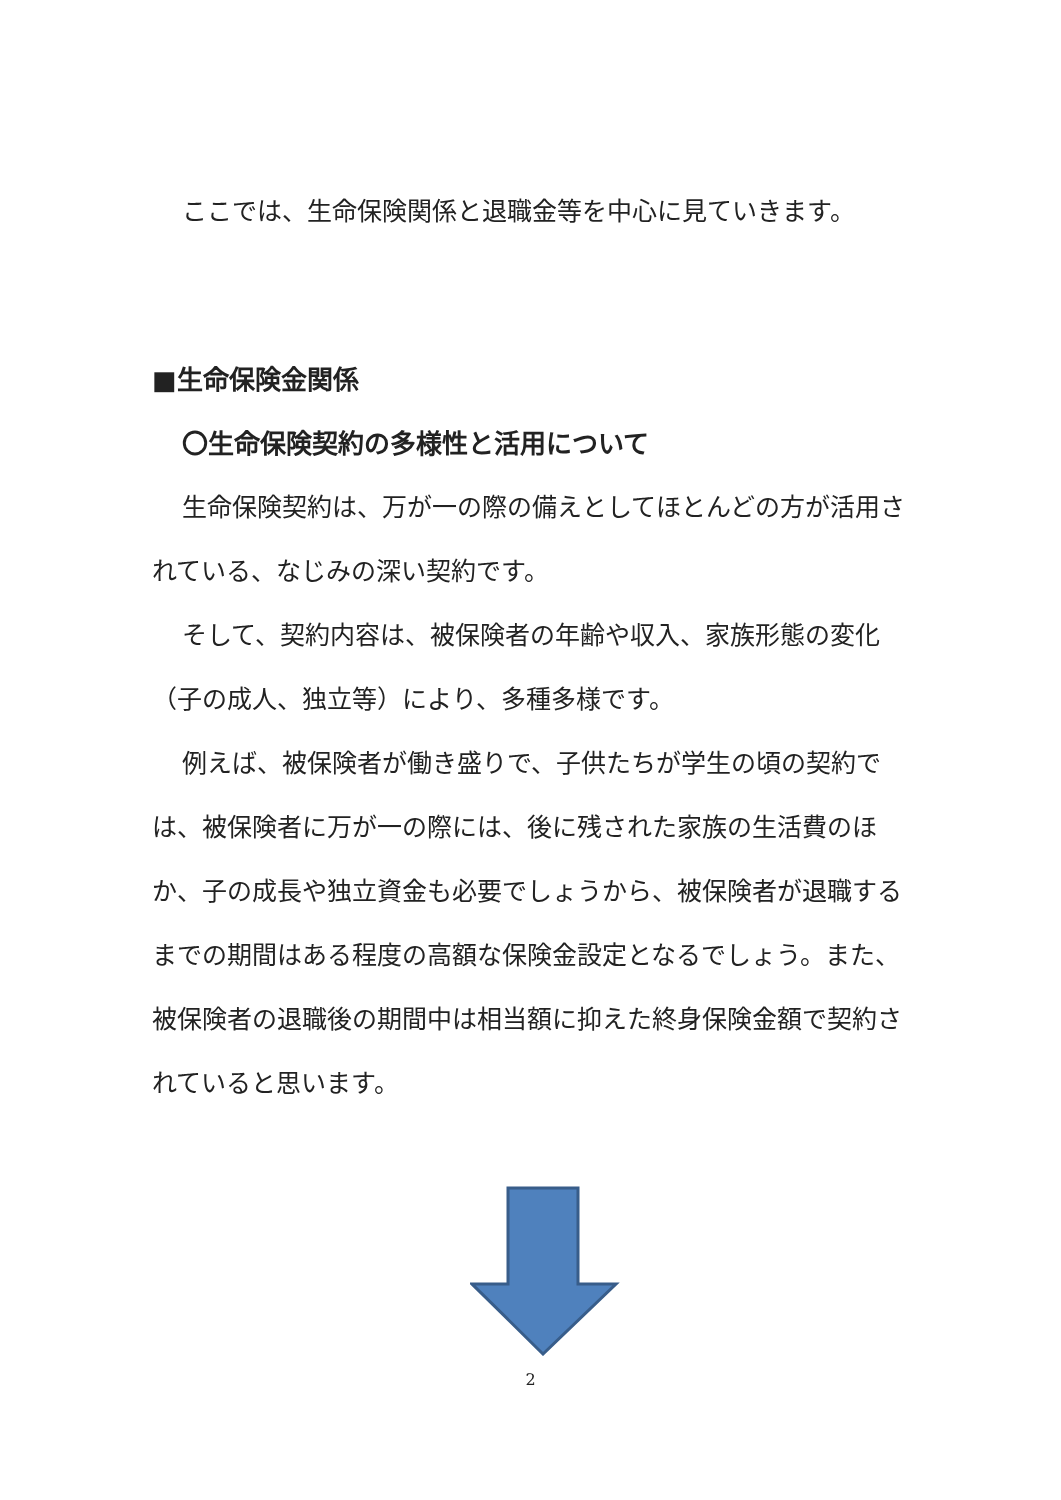ここでは、生命保険関係と退職金等を中心に見ていきます。
■生命保険金関係
〇生命保険契約の多様性と活用について
生命保険契約は、万が一の際の備えとしてほとんどの方が活用されている、なじみの深い契約です。
そして、契約内容は、被保険者の年齢や収入、家族形態の変化（子の成人、独立等）により、多種多様です。
例えば、被保険者が働き盛りで、子供たちが学生の頃の契約では、被保険者に万が一の際には、後に残された家族の生活費のほか、子の成長や独立資金も必要でしょうから、被保険者が退職するまでの期間はある程度の高額な保険金設定となるでしょう。また、被保険者の退職後の期間中は相当額に抑えた終身保険金額で契約されていると思います。
2